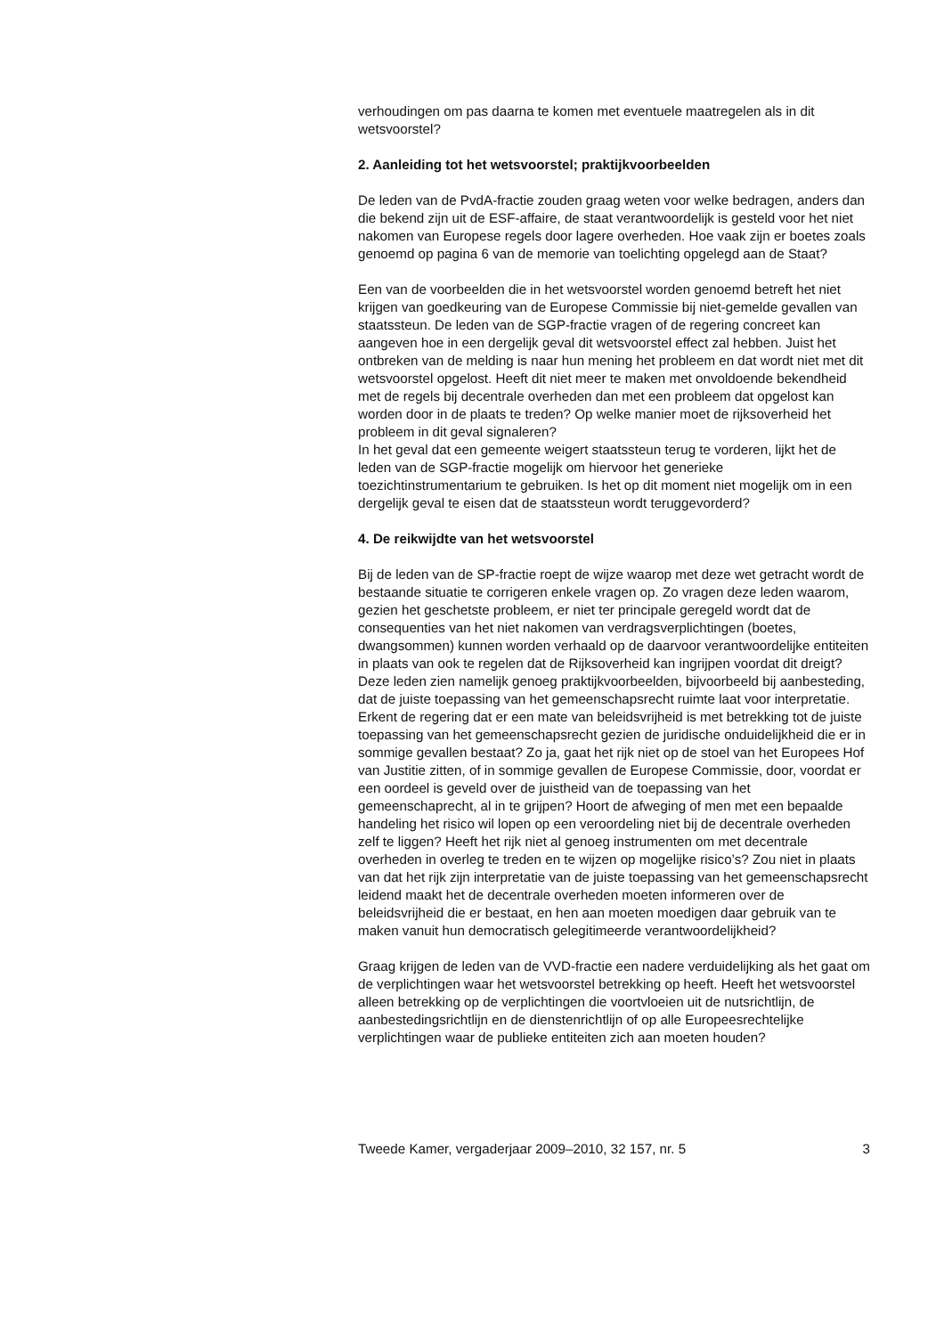verhoudingen om pas daarna te komen met eventuele maatregelen als in dit wetsvoorstel?
2. Aanleiding tot het wetsvoorstel; praktijkvoorbeelden
De leden van de PvdA-fractie zouden graag weten voor welke bedragen, anders dan die bekend zijn uit de ESF-affaire, de staat verantwoordelijk is gesteld voor het niet nakomen van Europese regels door lagere overheden. Hoe vaak zijn er boetes zoals genoemd op pagina 6 van de memorie van toelichting opgelegd aan de Staat?
Een van de voorbeelden die in het wetsvoorstel worden genoemd betreft het niet krijgen van goedkeuring van de Europese Commissie bij niet-gemelde gevallen van staatssteun. De leden van de SGP-fractie vragen of de regering concreet kan aangeven hoe in een dergelijk geval dit wetsvoorstel effect zal hebben. Juist het ontbreken van de melding is naar hun mening het probleem en dat wordt niet met dit wetsvoorstel opgelost. Heeft dit niet meer te maken met onvoldoende bekendheid met de regels bij decentrale overheden dan met een probleem dat opgelost kan worden door in de plaats te treden? Op welke manier moet de rijksoverheid het probleem in dit geval signaleren?
In het geval dat een gemeente weigert staatssteun terug te vorderen, lijkt het de leden van de SGP-fractie mogelijk om hiervoor het generieke toezichtinstrumentarium te gebruiken. Is het op dit moment niet mogelijk om in een dergelijk geval te eisen dat de staatssteun wordt teruggevorderd?
4. De reikwijdte van het wetsvoorstel
Bij de leden van de SP-fractie roept de wijze waarop met deze wet getracht wordt de bestaande situatie te corrigeren enkele vragen op. Zo vragen deze leden waarom, gezien het geschetste probleem, er niet ter principale geregeld wordt dat de consequenties van het niet nakomen van verdragsverplichtingen (boetes, dwangsommen) kunnen worden verhaald op de daarvoor verantwoordelijke entiteiten in plaats van ook te regelen dat de Rijksoverheid kan ingrijpen voordat dit dreigt? Deze leden zien namelijk genoeg praktijkvoorbeelden, bijvoorbeeld bij aanbesteding, dat de juiste toepassing van het gemeenschapsrecht ruimte laat voor interpretatie. Erkent de regering dat er een mate van beleidsvrijheid is met betrekking tot de juiste toepassing van het gemeenschapsrecht gezien de juridische onduidelijkheid die er in sommige gevallen bestaat? Zo ja, gaat het rijk niet op de stoel van het Europees Hof van Justitie zitten, of in sommige gevallen de Europese Commissie, door, voordat er een oordeel is geveld over de juistheid van de toepassing van het gemeenschaprecht, al in te grijpen? Hoort de afweging of men met een bepaalde handeling het risico wil lopen op een veroordeling niet bij de decentrale overheden zelf te liggen? Heeft het rijk niet al genoeg instrumenten om met decentrale overheden in overleg te treden en te wijzen op mogelijke risico’s? Zou niet in plaats van dat het rijk zijn interpretatie van de juiste toepassing van het gemeenschapsrecht leidend maakt het de decentrale overheden moeten informeren over de beleidsvrijheid die er bestaat, en hen aan moeten moedigen daar gebruik van te maken vanuit hun democratisch gelegitimeerde verantwoordelijkheid?
Graag krijgen de leden van de VVD-fractie een nadere verduidelijking als het gaat om de verplichtingen waar het wetsvoorstel betrekking op heeft. Heeft het wetsvoorstel alleen betrekking op de verplichtingen die voortvloeien uit de nutsrichtlijn, de aanbestedingsrichtlijn en de dienstenrichtlijn of op alle Europeesrechtelijke verplichtingen waar de publieke entiteiten zich aan moeten houden?
Tweede Kamer, vergaderjaar 2009–2010, 32 157, nr. 5 3